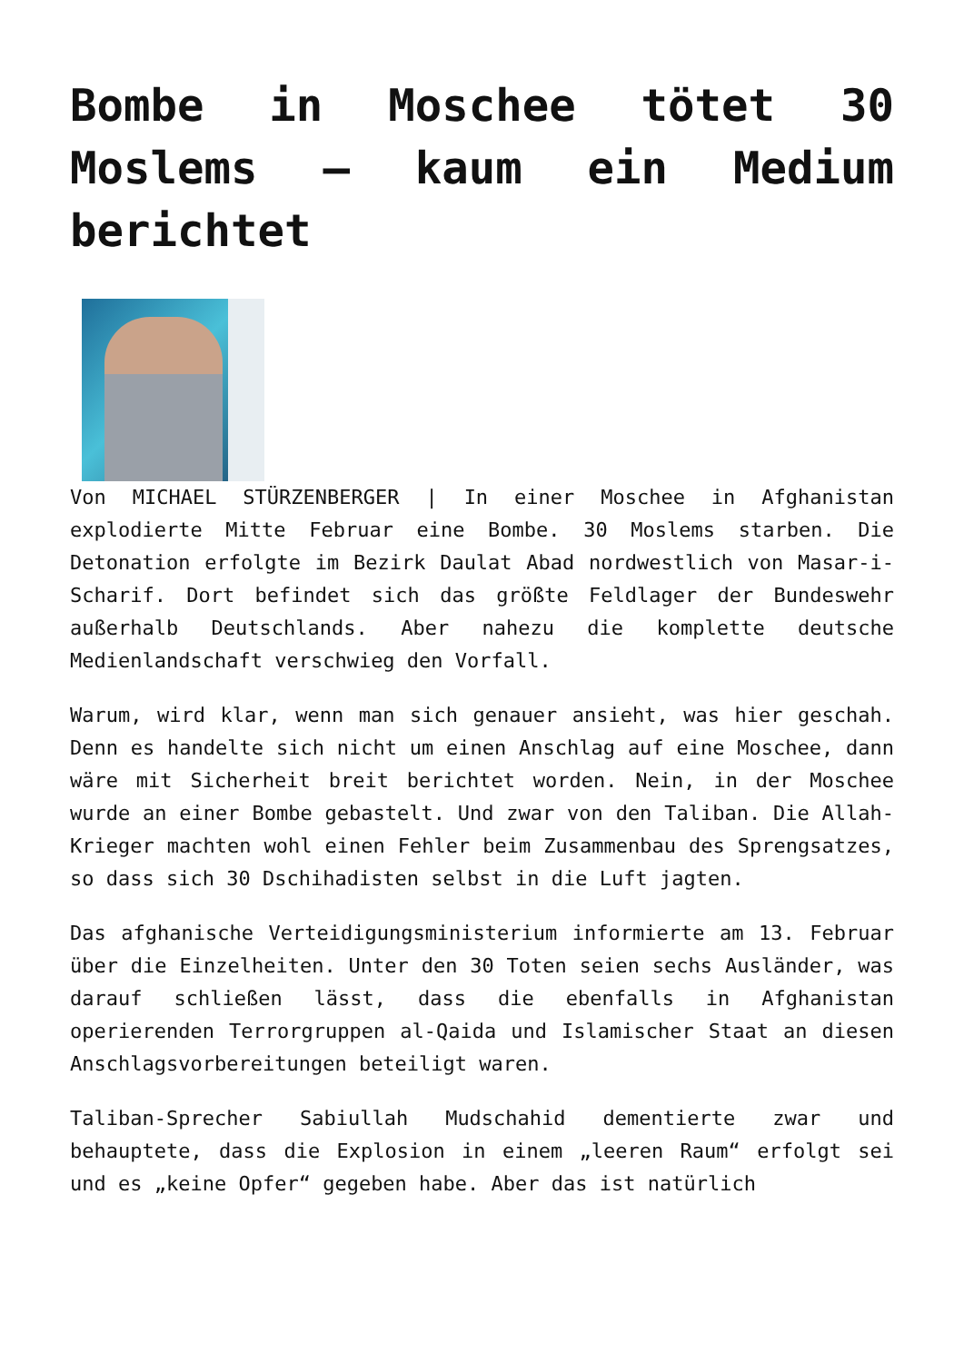Bombe in Moschee tötet 30 Moslems – kaum ein Medium berichtet
Von MICHAEL STÜRZENBERGER | In einer Moschee in Afghanistan explodierte Mitte Februar eine Bombe. 30 Moslems starben. Die Detonation erfolgte im Bezirk Daulat Abad nordwestlich von Masar-i-Scharif. Dort befindet sich das größte Feldlager der Bundeswehr außerhalb Deutschlands. Aber nahezu die komplette deutsche Medienlandschaft verschwieg den Vorfall.
Warum, wird klar, wenn man sich genauer ansieht, was hier geschah. Denn es handelte sich nicht um einen Anschlag auf eine Moschee, dann wäre mit Sicherheit breit berichtet worden. Nein, in der Moschee wurde an einer Bombe gebastelt. Und zwar von den Taliban. Die Allah-Krieger machten wohl einen Fehler beim Zusammenbau des Sprengsatzes, so dass sich 30 Dschihadisten selbst in die Luft jagten.
Das afghanische Verteidigungsministerium informierte am 13. Februar über die Einzelheiten. Unter den 30 Toten seien sechs Ausländer, was darauf schließen lässt, dass die ebenfalls in Afghanistan operierenden Terrorgruppen al-Qaida und Islamischer Staat an diesen Anschlagsvorbereitungen beteiligt waren.
Taliban-Sprecher Sabiullah Mudschahid dementierte zwar und behauptete, dass die Explosion in einem „leeren Raum“ erfolgt sei und es „keine Opfer“ gegeben habe. Aber das ist natürlich